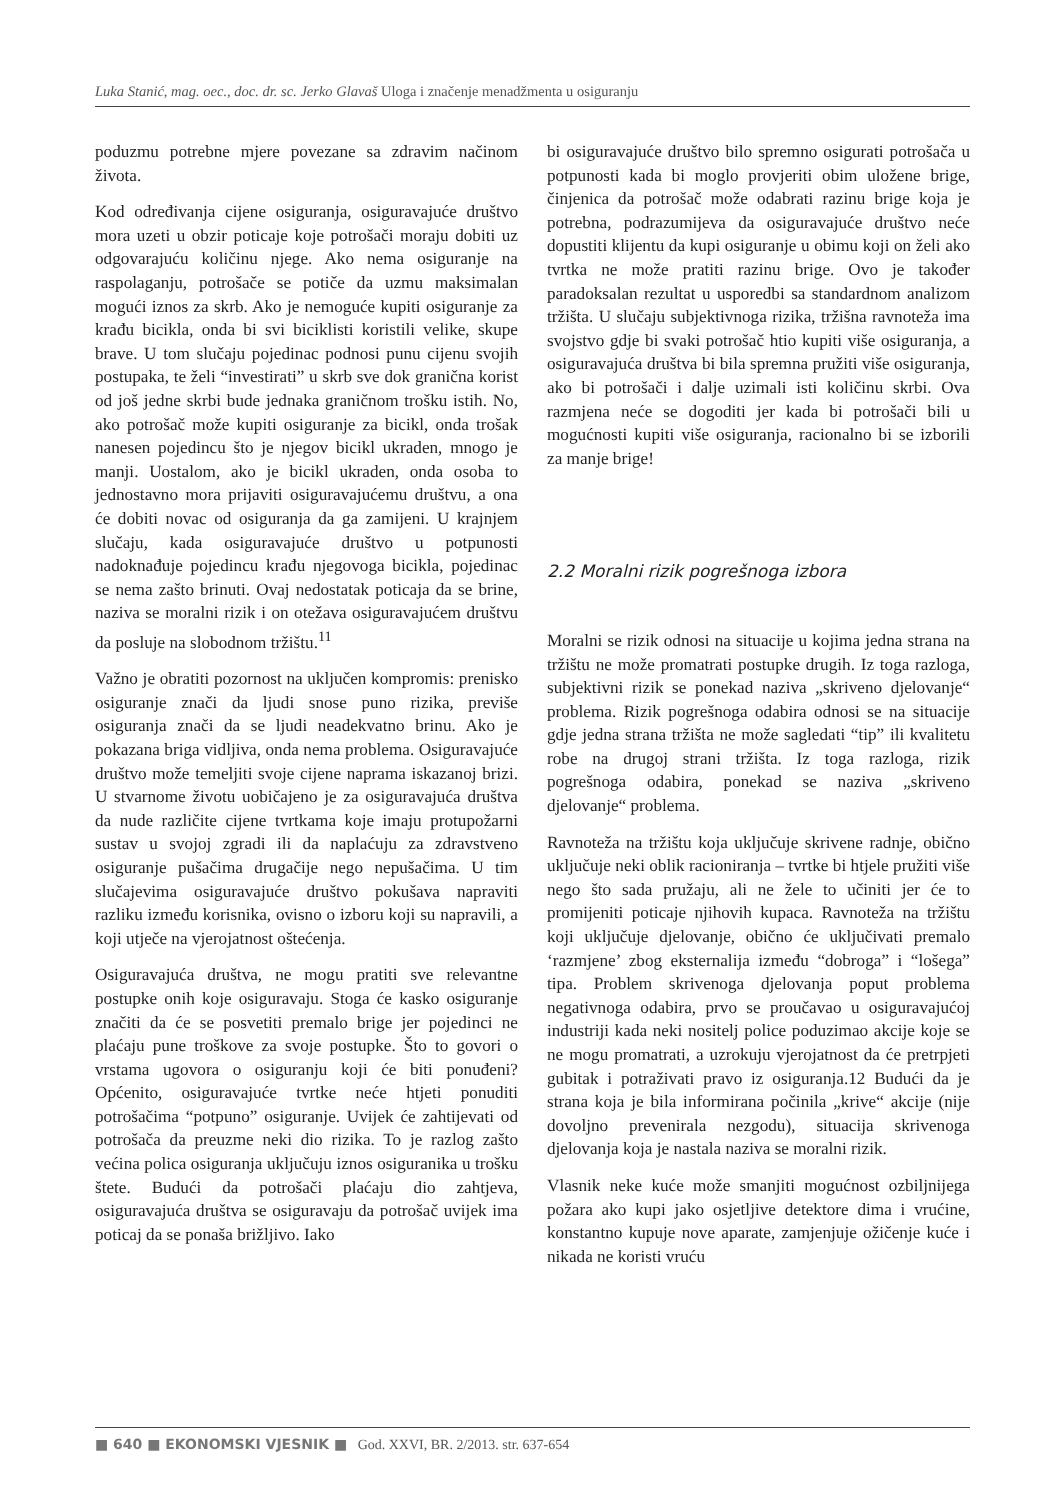Luka Stanić, mag. oec., doc. dr. sc. Jerko Glavaš Uloga i značenje menadžmenta u osiguranju
poduzmu potrebne mjere povezane sa zdravim načinom života.
Kod određivanja cijene osiguranja, osiguravajuće društvo mora uzeti u obzir poticaje koje potrošači moraju dobiti uz odgovarajuću količinu njege. Ako nema osiguranje na raspolaganju, potrošače se potiče da uzmu maksimalan mogući iznos za skrb. Ako je nemoguće kupiti osiguranje za krađu bicikla, onda bi svi biciklisti koristili velike, skupe brave. U tom slučaju pojedinac podnosi punu cijenu svojih postupaka, te želi “investirati” u skrb sve dok granična korist od još jedne skrbi bude jednaka graničnom trošku istih. No, ako potrošač može kupiti osiguranje za bicikl, onda trošak nanesen pojedincu što je njegov bicikl ukraden, mnogo je manji. Uostalom, ako je bicikl ukraden, onda osoba to jednostavno mora prijaviti osiguravajućemu društvu, a ona će dobiti novac od osiguranja da ga zamijeni. U krajnjem slučaju, kada osiguravajuće društvo u potpunosti nadoknađuje pojedincu krađu njegovoga bicikla, pojedinac se nema zašto brinuti. Ovaj nedostatak poticaja da se brine, naziva se moralni rizik i on otežava osiguravajućem društvu da posluje na slobodnom tržištu.<sup>11</sup>
Važno je obratiti pozornost na uključen kompromis: prenisko osiguranje znači da ljudi snose puno rizika, previše osiguranja znači da se ljudi neadekvatno brinu. Ako je pokazana briga vidljiva, onda nema problema. Osiguravajuće društvo može temeljiti svoje cijene naprama iskazanoj brizi. U stvarnome životu uobičajeno je za osiguravajuća društva da nude različite cijene tvrtkama koje imaju protupožarni sustav u svojoj zgradi ili da naplaćuju za zdravstveno osiguranje pušačima drugačije nego nepušačima. U tim slučajevima osiguravajuće društvo pokušava napraviti razliku između korisnika, ovisno o izboru koji su napravili, a koji utječe na vjerojatnost oštećenja.
Osiguravajuća društva, ne mogu pratiti sve relevantne postupke onih koje osiguravaju. Stoga će kasko osiguranje značiti da će se posvetiti premalo brige jer pojedinci ne plaćaju pune troškove za svoje postupke. Što to govori o vrstama ugovora o osiguranju koji će biti ponuđeni? Općenito, osiguravajuće tvrtke neće htjeti ponuditi potrošačima “potpuno” osiguranje. Uvijek će zahtijevati od potrošača da preuzme neki dio rizika. To je razlog zašto većina polica osiguranja uključuju iznos osiguranika u trošku štete. Budući da potrošači plaćaju dio zahtjeva, osiguravajuća društva se osiguravaju da potrošač uvijek ima poticaj da se ponaša brižljivo. Iako
bi osiguravajuće društvo bilo spremno osigurati potrošača u potpunosti kada bi moglo provjeriti obim uložene brige, činjenica da potrošač može odabrati razinu brige koja je potrebna, podrazumijeva da osiguravajuće društvo neće dopustiti klijentu da kupi osiguranje u obimu koji on želi ako tvrtka ne može pratiti razinu brige. Ovo je također paradoksalan rezultat u usporedbi sa standardnom analizom tržišta. U slučaju subjektivnoga rizika, tržišna ravnoteža ima svojstvo gdje bi svaki potrošač htio kupiti više osiguranja, a osiguravajuća društva bi bila spremna pružiti više osiguranja, ako bi potrošači i dalje uzimali isti količinu skrbi. Ova razmjena neće se dogoditi jer kada bi potrošači bili u mogućnosti kupiti više osiguranja, racionalno bi se izborili za manje brige!
2.2 Moralni rizik pogrešnoga izbora
Moralni se rizik odnosi na situacije u kojima jedna strana na tržištu ne može promatrati postupke drugih. Iz toga razloga, subjektivni rizik se ponekad naziva „skriveno djelovanje“ problema. Rizik pogrešnoga odabira odnosi se na situacije gdje jedna strana tržišta ne može sagledati “tip” ili kvalitetu robe na drugoj strani tržišta. Iz toga razloga, rizik pogrešnoga odabira, ponekad se naziva „skriveno djelovanje“ problema.
Ravnoteža na tržištu koja uključuje skrivene radnje, obično uključuje neki oblik racioniranja – tvrtke bi htjele pružiti više nego što sada pružaju, ali ne žele to učiniti jer će to promijeniti poticaje njihovih kupaca. Ravnoteža na tržištu koji uključuje djelovanje, obično će uključivati premalo ‘razmjene’ zbog eksternalija između “dobroga” i “lošega” tipa. Problem skrivenoga djelovanja poput problema negativnoga odabira, prvo se proučavao u osiguravajućoj industriji kada neki nositelj police poduzimao akcije koje se ne mogu promatrati, a uzrokuju vjerojatnost da će pretrpjeti gubitak i potraživati pravo iz osiguranja.12 Budući da je strana koja je bila informirana počinila „krive“ akcije (nije dovoljno prevenirala nezgodu), situacija skrivenoga djelovanja koja je nastala naziva se moralni rizik.
Vlasnik neke kuće može smanjiti mogućnost ozbiljnijega požara ako kupi jako osjetljive detektore dima i vrućine, konstantno kupuje nove aparate, zamjenjuje ožičenje kuće i nikada ne koristi vruću
■ 640 ■ EKONOMSKI VJESNIK ■ God. XXVI, BR. 2/2013. str. 637-654